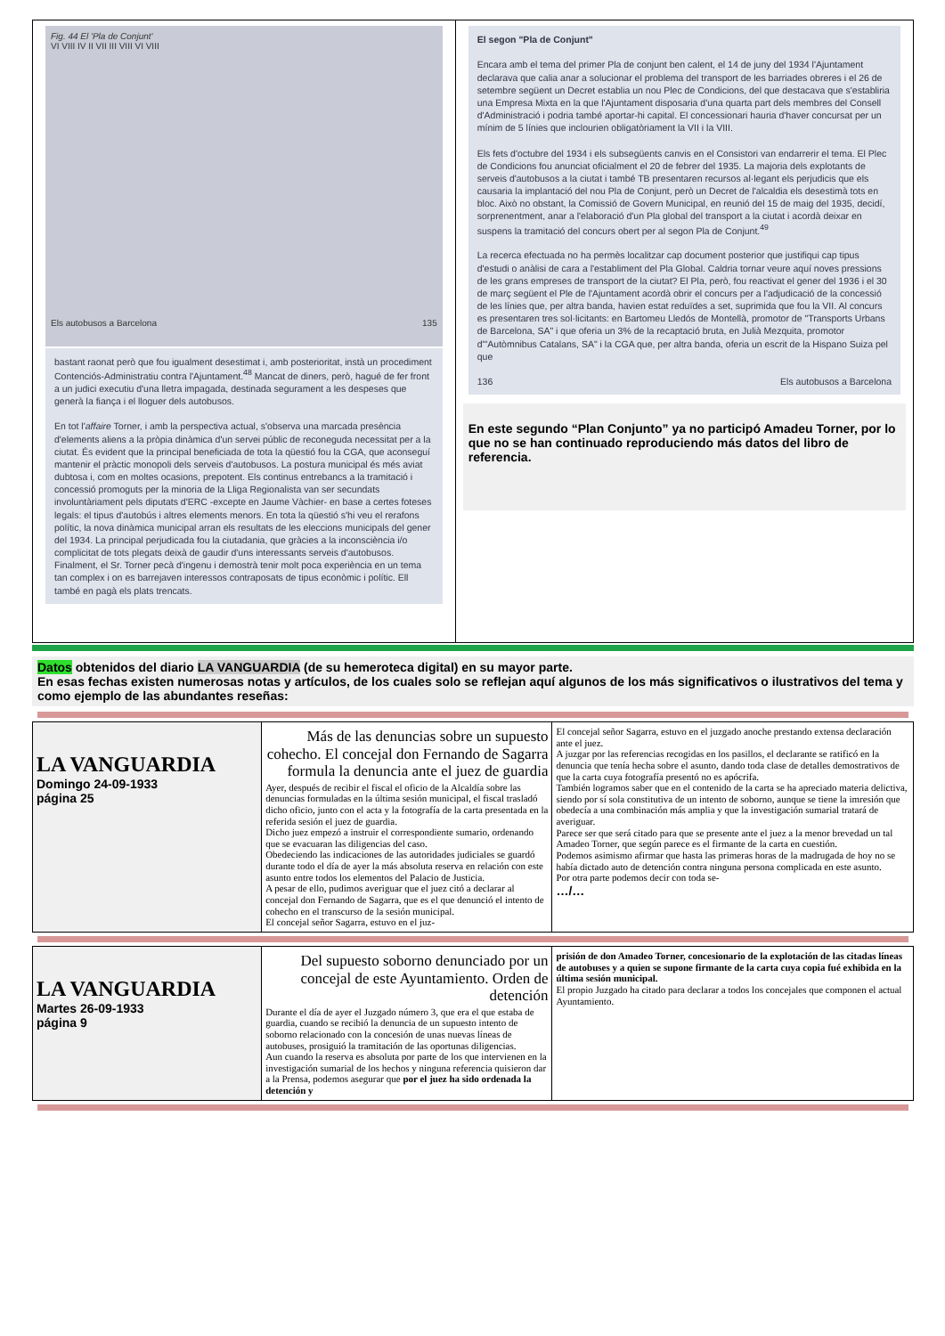| Fig. 44 El 'Pla de Conjunt' VI VIII IV II VII III VIII VI VIII Els autobusos a Barcelona 135 bastant raonat però que fou igualment desestimat i, amb posterioritat, instà un procediment Contenciós-Administratiu contra l'Ajuntament.<sup>48</sup> Mancat de diners, però, hagué de fer front a un judici executiu d'una lletra impagada, destinada segurament a les despeses que generà la fiança i el lloguer dels autobusos. En tot l' affaire Torner, i amb la perspectiva actual, s'observa una marcada presència d'elements aliens a la pròpia dinàmica d'un servei públic de reconeguda necessitat per a la ciutat. És evident que la principal beneficiada de tota la qüestió fou la CGA, que aconseguí mantenir el pràctic monopoli dels serveis d'autobusos. La postura municipal és més aviat dubtosa i, com en moltes ocasions, prepotent. Els continus entrebancs a la tramitació i concessió promoguts per la minoria de la Lliga Regionalista van ser secundats involuntàriament pels diputats d'ERC -excepte en Jaume Vàchier- en base a certes foteses legals: el tipus d'autobús i altres elements menors. En tota la qüestió s'hi veu el rerafons polític, la nova dinàmica municipal arran els resultats de les eleccions municipals del gener del 1934. La principal perjudicada fou la ciutadania, que gràcies a la inconsciència i/o complicitat de tots plegats deixà de gaudir d'uns interessants serveis d'autobusos. Finalment, el Sr. Torner pecà d'ingenu i demostrà tenir molt poca experiència en un tema tan complex i on es barrejaven interessos contraposats de tipus econòmic i polític. Ell també en pagà els plats trencats. | El segon "Pla de Conjunt" Encara amb el tema del primer Pla de conjunt ben calent, el 14 de juny del 1934 l'Ajuntament declarava que calia anar a solucionar el problema del transport de les barriades obreres i el 26 de setembre següent un Decret establia un nou Plec de Condicions, del que destacava que s'establiria una Empresa Mixta en la que l'Ajuntament disposaria d'una quarta part dels membres del Consell d'Administració i podria també aportar-hi capital. El concessionari hauria d'haver concursat per un mínim de 5 línies que inclourien obligatòriament la VII i la VIII. Els fets d'octubre del 1934 i els subsegüents canvis en el Consistori van endarrerir el tema. El Plec de Condicions fou anunciat oficialment el 20 de febrer del 1935. La majoria dels explotants de serveis d'autobusos a la ciutat i també TB presentaren recursos al·legant els perjudicis que els causaria la implantació del nou Pla de Conjunt, però un Decret de l'alcaldia els desestimà tots en bloc. Això no obstant, la Comissió de Govern Municipal, en reunió del 15 de maig del 1935, decidí, sorprenentment, anar a l'elaboració d'un Pla global del transport a la ciutat i acordà deixar en suspens la tramitació del concurs obert per al segon Pla de Conjunt.<sup>49</sup> La recerca efectuada no ha permès localitzar cap document posterior que justifiqui cap tipus d'estudi o anàlisi de cara a l'establiment del Pla Global. Caldria tornar veure aquí noves pressions de les grans empreses de transport de la ciutat? El Pla, però, fou reactivat el gener del 1936 i el 30 de març següent el Ple de l'Ajuntament acordà obrir el concurs per a l'adjudicació de la concessió de les línies que, per altra banda, havien estat reduïdes a set, suprimida que fou la VII. Al concurs es presentaren tres sol·licitants: en Bartomeu Lledós de Montellà, promotor de "Transports Urbans de Barcelona, SA" i que oferia un 3% de la recaptació bruta, en Julià Mezquita, promotor d'"Autòmnibus Catalans, SA" i la CGA que, per altra banda, oferia un escrit de la Hispano Suiza pel que 136 Els autobusos a Barcelona En este segundo “Plan Conjunto” ya no participó Amadeu Torner, por lo que no se han continuado reproduciendo más datos del libro de referencia. |
Datos obtenidos del diario LA VANGUARDIA (de su hemeroteca digital) en su mayor parte.
En esas fechas existen numerosas notas y artículos, de los cuales solo se reflejan aquí algunos de los más significativos o ilustrativos del tema y como ejemplo de las abundantes reseñas:
| LA VANGUARDIA Domingo 24-09-1933 página 25 | Más de las denuncias sobre un supuesto cohecho. El concejal don Fernando de Sagarra formula la denuncia ante el juez de guardia Ayer, después de recibir el fiscal el oficio de la Alcaldía sobre las denuncias formuladas en la última sesión municipal, el fiscal trasladó dicho oficio, junto con el acta y la fotografía de la carta presentada en la referida sesión el juez de guardia. Dicho juez empezó a instruir el correspondiente sumario, ordenando que se evacuaran las diligencias del caso. Obedeciendo las indicaciones de las autoridades judiciales se guardó durante todo el día de ayer la más absoluta reserva en relación con este asunto entre todos los elementos del Palacio de Justicia. A pesar de ello, pudimos averiguar que el juez citó a declarar al concejal don Fernando de Sagarra, que es el que denunció el intento de cohecho en el transcurso de la sesión municipal. El concejal señor Sagarra, estuvo en el juz- | El concejal señor Sagarra, estuvo en el juzgado anoche prestando extensa declaración ante el juez. A juzgar por las referencias recogidas en los pasillos, el declarante se ratificó en la denuncia que tenía hecha sobre el asunto, dando toda clase de detalles demostrativos de que la carta cuya fotografía presentó no es apócrifa. También logramos saber que en el contenido de la carta se ha apreciado materia delictiva, siendo por sí sola constitutiva de un intento de soborno, aunque se tiene la imresión que obedecía a una combinación más amplia y que la investigación sumarial tratará de averiguar. Parece ser que será citado para que se presente ante el juez a la menor brevedad un tal Amadeo Torner, que según parece es el firmante de la carta en cuestión. Podemos asimismo afirmar que hasta las primeras horas de la madrugada de hoy no se había dictado auto de detención contra ninguna persona complicada en este asunto. Por otra parte podemos decir con toda se- …/… |
| LA VANGUARDIA Martes 26-09-1933 página 9 | Del supuesto soborno denunciado por un concejal de este Ayuntamiento. Orden de detención Durante el día de ayer el Juzgado número 3, que era el que estaba de guardia, cuando se recibió la denuncia de un supuesto intento de soborno relacionado con la concesión de unas nuevas líneas de autobuses, prosiguió la tramitación de las oportunas diligencias. Aun cuando la reserva es absoluta por parte de los que intervienen en la investigación sumarial de los hechos y ninguna referencia quisieron dar a la Prensa, podemos asegurar que por el juez ha sido ordenada la detención y | prisión de don Amadeo Torner, concesionario de la explotación de las citadas líneas de autobuses y a quien se supone firmante de la carta cuya copia fué exhibida en la última sesión municipal. El propio Juzgado ha citado para declarar a todos los concejales que componen el actual Ayuntamiento. |